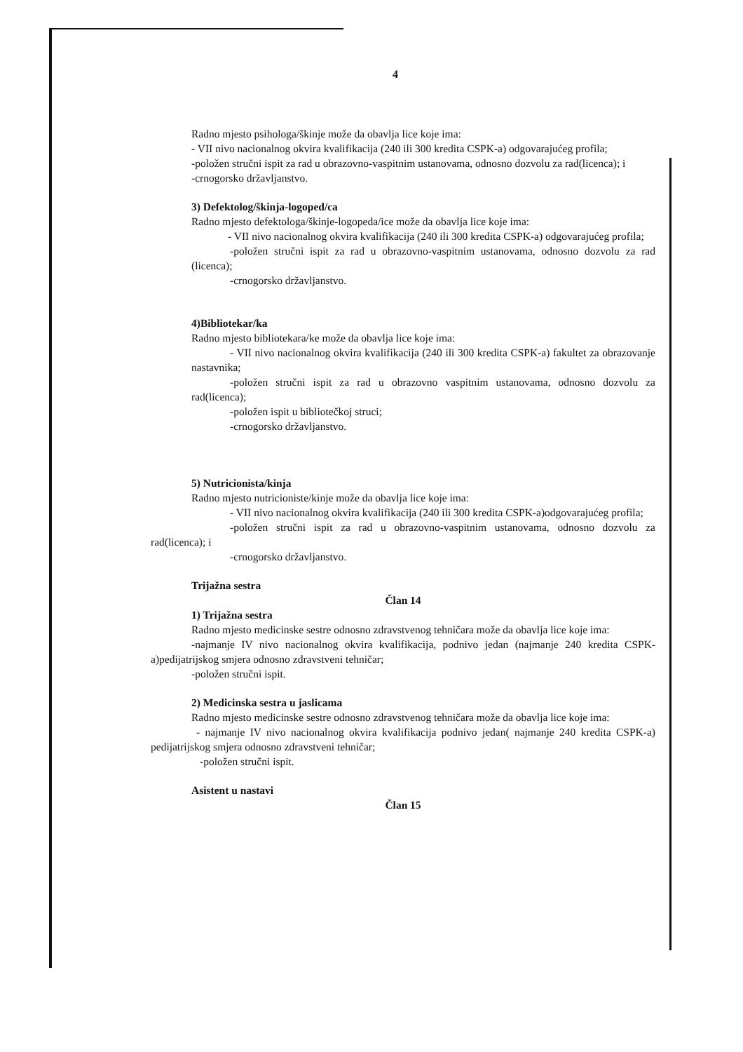4
Radno mjesto psihologa/škinje može da obavlja lice koje ima:
- VII nivo nacionalnog okvira kvalifikacija (240 ili 300 kredita CSPK-a) odgovarajućeg profila;
-položen stručni ispit za rad u obrazovno-vaspitnim ustanovama, odnosno dozvolu za rad(licenca); i
-crnogorsko državljanstvo.
3) Defektolog/škinja-logoped/ca
Radno mjesto defektologa/škinje-logopeda/ice može da obavlja lice koje ima:
- VII nivo nacionalnog okvira kvalifikacija (240 ili 300 kredita CSPK-a) odgovarajućeg profila;
-položen stručni ispit za rad u obrazovno-vaspitnim ustanovama, odnosno dozvolu za rad (licenca);
-crnogorsko državljanstvo.
4)Bibliotekar/ka
Radno mjesto bibliotekara/ke može da obavlja lice koje ima:
- VII nivo nacionalnog okvira kvalifikacija (240 ili 300 kredita CSPK-a) fakultet za obrazovanje nastavnika;
-položen stručni ispit za rad u obrazovno vaspitnim ustanovama, odnosno dozvolu za rad(licenca);
-položen ispit u bibliotečkoj struci;
-crnogorsko državljanstvo.
5) Nutricionista/kinja
Radno mjesto nutricioniste/kinje može da obavlja lice koje ima:
- VII nivo nacionalnog okvira kvalifikacija (240 ili 300 kredita CSPK-a)odgovarajućeg profila;
-položen stručni ispit za rad u obrazovno-vaspitnim ustanovama, odnosno dozvolu za rad(licenca); i
-crnogorsko državljanstvo.
Trijažna sestra
Član 14
1) Trijažna sestra
Radno mjesto medicinske sestre odnosno zdravstvenog tehničara može da obavlja lice koje ima:
-najmanje IV nivo nacionalnog okvira kvalifikacija, podnivo jedan (najmanje 240 kredita CSPK-a)pedijatrijskog smjera odnosno zdravstveni tehničar;
-položen stručni ispit.
2) Medicinska sestra u jaslicama
Radno mjesto medicinske sestre odnosno zdravstvenog tehničara može da obavlja lice koje ima:
- najmanje IV nivo nacionalnog okvira kvalifikacija podnivo jedan( najmanje 240 kredita CSPK-a) pedijatrijskog smjera odnosno zdravstveni tehničar;
-položen stručni ispit.
Asistent u nastavi
Član 15